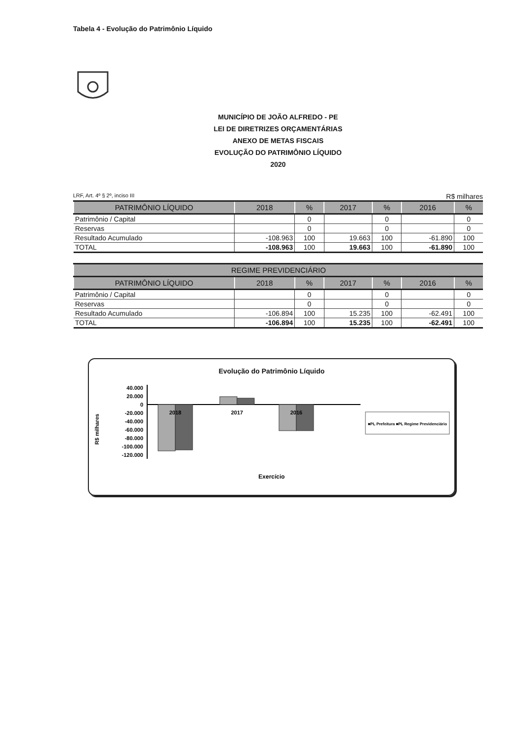Tabela 4 - Evolução do Patrimônio Líquido
MUNICÍPIO DE JOÃO ALFREDO - PE
LEI DE DIRETRIZES ORÇAMENTÁRIAS
ANEXO DE METAS FISCAIS
EVOLUÇÃO DO PATRIMÔNIO LÍQUIDO
2020
LRF, Art. 4º § 2º, inciso III R$ milhares
| PATRIMÔNIO LÍQUIDO | 2018 | % | 2017 | % | 2016 | % |
| --- | --- | --- | --- | --- | --- | --- |
| Patrimônio / Capital | | 0 | | 0 | | 0 |
| Reservas | | 0 | | 0 | | 0 |
| Resultado Acumulado | -108.963 | 100 | 19.663 | 100 | -61.890 | 100 |
| TOTAL | -108.963 | 100 | 19.663 | 100 | -61.890 | 100 |
| REGIME PREVIDENCIÁRIO | | | | | | |
| --- | --- | --- | --- | --- | --- | --- |
| PATRIMÔNIO LÍQUIDO | 2018 | % | 2017 | % | 2016 | % |
| Patrimônio / Capital | | 0 | | 0 | | 0 |
| Reservas | | 0 | | 0 | | 0 |
| Resultado Acumulado | -106.894 | 100 | 15.235 | 100 | -62.491 | 100 |
| TOTAL | -106.894 | 100 | 15.235 | 100 | -62.491 | 100 |
Evolução do Patrimônio Líquido
40.000
20.000
0
-20.000
-40.000
-60.000
-80.000
-100.000
-120.000
R$ milhares
2018
2017
2016
■PL Prefeitura ■PL Regime Previdenciário
Exercício